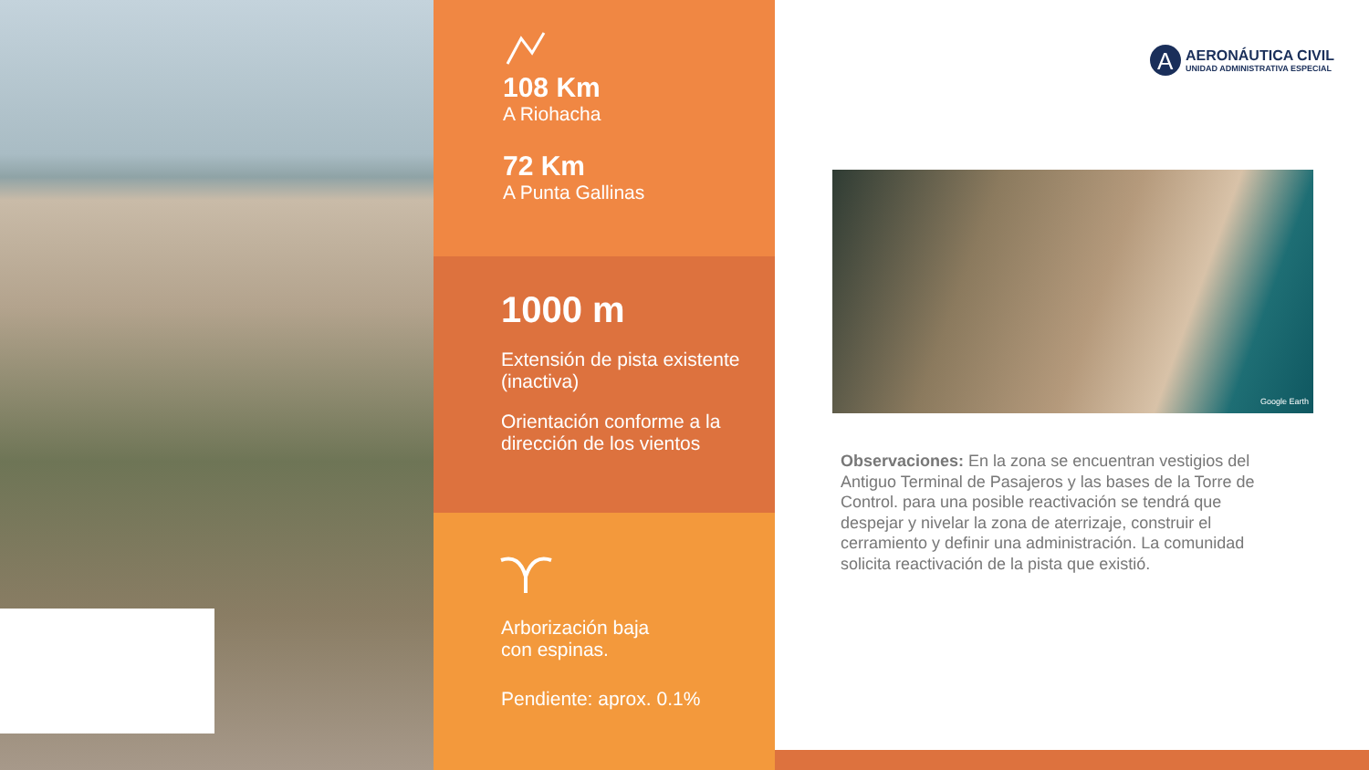108 Km
A Riohacha
72 Km
A Punta Gallinas
1000 m
Extensión de pista existente (inactiva)
Orientación conforme a la dirección de los vientos
Arborización baja
con espinas.
Pendiente: aprox. 0.1%
A
AERONÁUTICA CIVIL
UNIDAD ADMINISTRATIVA ESPECIAL
Google Earth
Observaciones: En la zona se encuentran vestigios del Antiguo Terminal de Pasajeros y las bases de la Torre de Control. para una posible reactivación se tendrá que despejar y nivelar la zona de aterrizaje, construir el cerramiento y definir una administración. La comunidad solicita reactivación de la pista que existió.